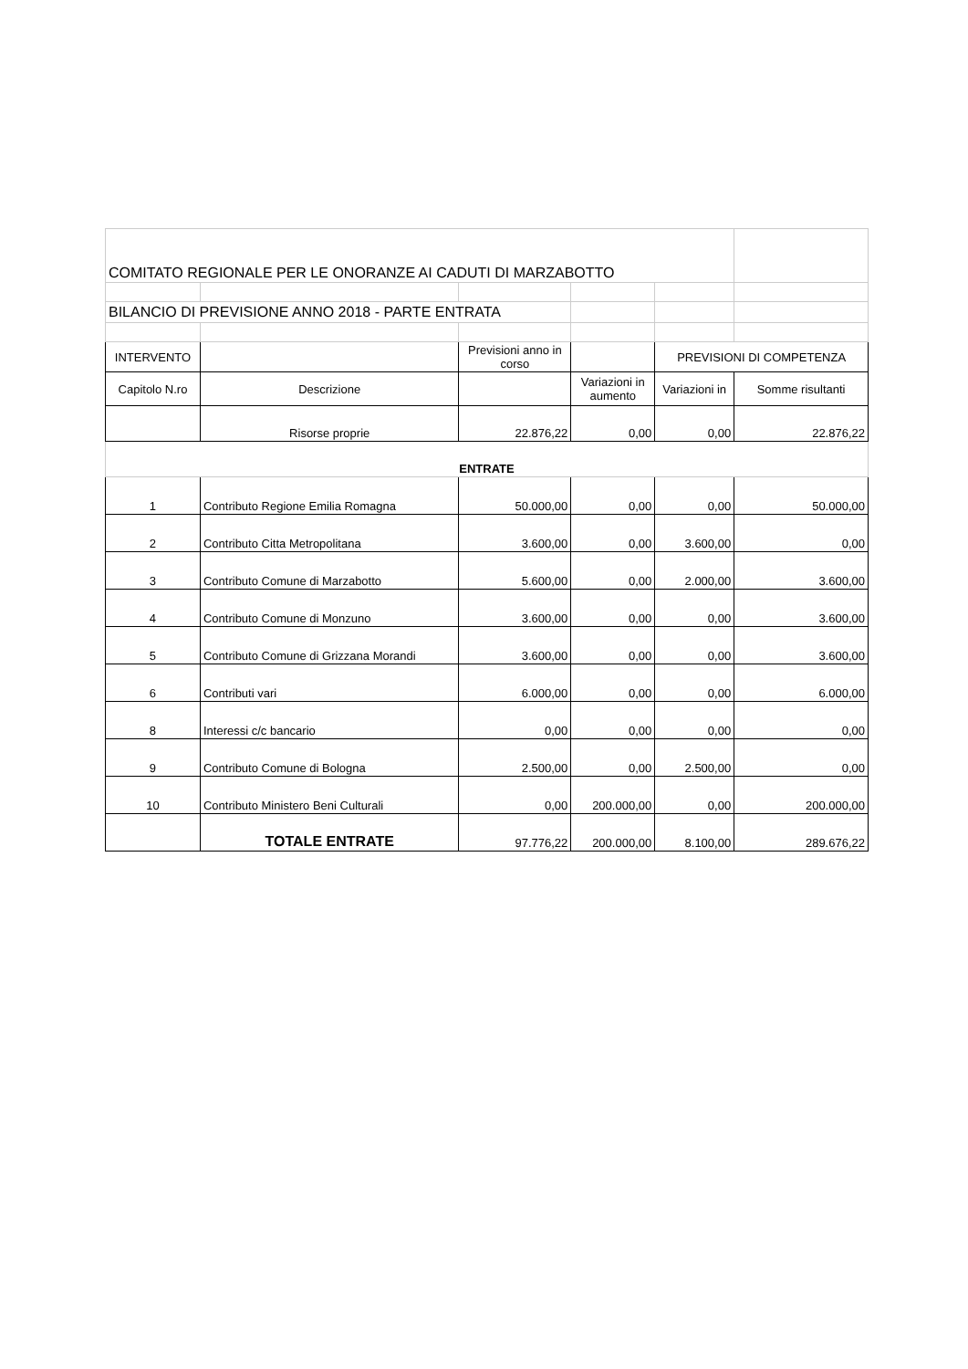| COMITATO REGIONALE PER LE ONORANZE AI CADUTI DI MARZABOTTO | | | | | |
| BILANCIO DI PREVISIONE ANNO 2018 - PARTE ENTRATA | | | | | |
| INTERVENTO | | Previsioni anno in corso | | PREVISIONI DI COMPETENZA | |
| Capitolo N.ro | Descrizione | | Variazioni in aumento | Variazioni in | Somme risultanti |
| | Risorse proprie | 22.876,22 | 0,00 | 0,00 | 22.876,22 |
| ENTRATE | | | | | |
| 1 | Contributo Regione Emilia Romagna | 50.000,00 | 0,00 | 0,00 | 50.000,00 |
| 2 | Contributo Citta Metropolitana | 3.600,00 | 0,00 | 3.600,00 | 0,00 |
| 3 | Contributo Comune di Marzabotto | 5.600,00 | 0,00 | 2.000,00 | 3.600,00 |
| 4 | Contributo Comune di Monzuno | 3.600,00 | 0,00 | 0,00 | 3.600,00 |
| 5 | Contributo Comune di Grizzana Morandi | 3.600,00 | 0,00 | 0,00 | 3.600,00 |
| 6 | Contributi vari | 6.000,00 | 0,00 | 0,00 | 6.000,00 |
| 8 | Interessi c/c bancario | 0,00 | 0,00 | 0,00 | 0,00 |
| 9 | Contributo Comune di Bologna | 2.500,00 | 0,00 | 2.500,00 | 0,00 |
| 10 | Contributo Ministero Beni Culturali | 0,00 | 200.000,00 | 0,00 | 200.000,00 |
| | TOTALE ENTRATE | 97.776,22 | 200.000,00 | 8.100,00 | 289.676,22 |